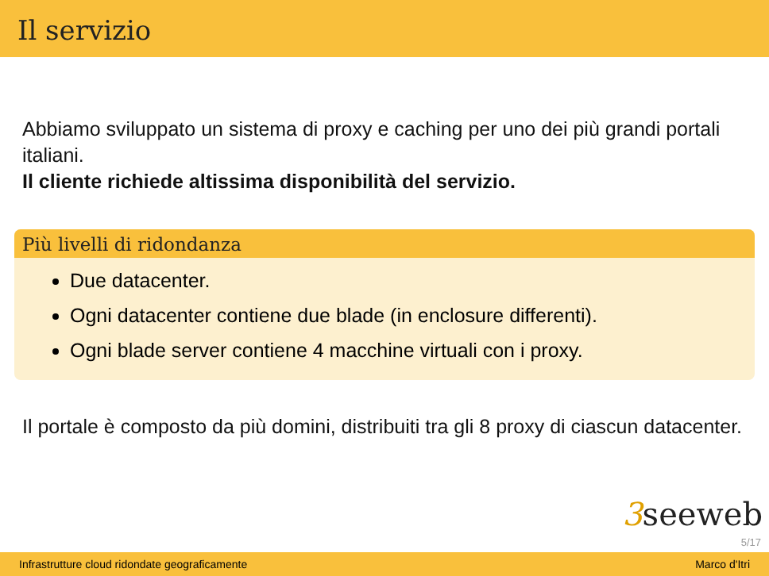Il servizio
Abbiamo sviluppato un sistema di proxy e caching per uno dei più grandi portali italiani.
Il cliente richiede altissima disponibilità del servizio.
Più livelli di ridondanza
Due datacenter.
Ogni datacenter contiene due blade (in enclosure differenti).
Ogni blade server contiene 4 macchine virtuali con i proxy.
Il portale è composto da più domini, distribuiti tra gli 8 proxy di ciascun datacenter.
3seeweb
5/17
Infrastrutture cloud ridondate geograficamente Marco d'Itri